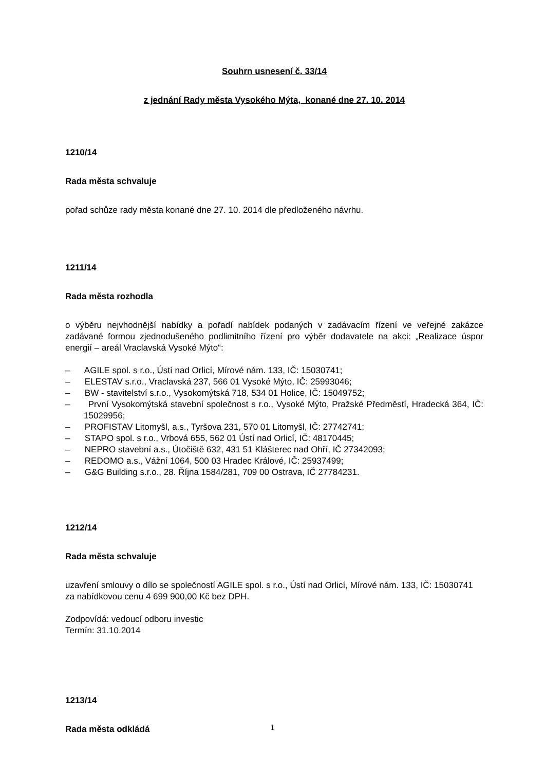Souhrn usnesení č. 33/14
z jednání Rady města Vysokého Mýta, konané dne 27. 10. 2014
1210/14
Rada města schvaluje
pořad schůze rady města konané dne 27. 10. 2014 dle předloženého návrhu.
1211/14
Rada města rozhodla
o výběru nejvhodnější nabídky a pořadí nabídek podaných v zadávacím řízení ve veřejné zakázce zadávané formou zjednodušeného podlimitního řízení pro výběr dodavatele na akci: „Realizace úspor energií – areál Vraclavská Vysoké Mýto“:
– AGILE spol. s r.o., Ústí nad Orlicí, Mírové nám. 133, IČ: 15030741;
– ELESTAV s.r.o., Vraclavská 237, 566 01 Vysoké Mýto, IČ: 25993046;
– BW - stavitelství s.r.o., Vysokomýtská 718, 534 01 Holice, IČ: 15049752;
– První Vysokomýtská stavební společnost s r.o., Vysoké Mýto, Pražské Předměstí, Hradecká 364, IČ: 15029956;
– PROFISTAV Litomyšl, a.s., Tyršova 231, 570 01 Litomyšl, IČ: 27742741;
– STAPO spol. s r.o., Vrbová 655, 562 01 Ústí nad Orlicí, IČ: 48170445;
– NEPRO stavební a.s., Útočiště 632, 431 51 Klášterec nad Ohří, IČ 27342093;
– REDOMO a.s., Vážní 1064, 500 03 Hradec Králové, IČ: 25937499;
– G&G Building s.r.o., 28. Října 1584/281, 709 00 Ostrava, IČ 27784231.
1212/14
Rada města schvaluje
uzavření smlouvy o dílo se společností AGILE spol. s r.o., Ústí nad Orlicí, Mírové nám. 133, IČ: 15030741 za nabídkovou cenu 4 699 900,00 Kč bez DPH.
Zodpovídá: vedoucí odboru investic
Termín: 31.10.2014
1213/14
Rada města odkládá
1